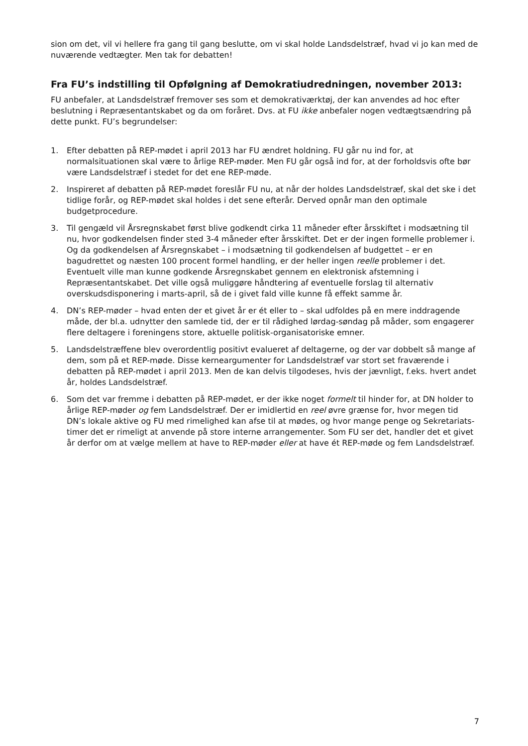sion om det, vil vi hellere fra gang til gang beslutte, om vi skal holde Landsdelstræf, hvad vi jo kan med de nuværende vedtægter. Men tak for debatten!
Fra FU’s indstilling til Opfølgning af Demokratiudredningen, november 2013:
FU anbefaler, at Landsdelstræf fremover ses som et demokrativærktøj, der kan anvendes ad hoc efter beslutning i Repræsentantskabet og da om foråret. Dvs. at FU ikke anbefaler nogen vedtægtsændring på dette punkt. FU’s begrundelser:
1. Efter debatten på REP-mødet i april 2013 har FU ændret holdning. FU går nu ind for, at normalsituationen skal være to årlige REP-møder. Men FU går også ind for, at der forholdsvis ofte bør være Landsdelstræf i stedet for det ene REP-møde.
2. Inspireret af debatten på REP-mødet foreslår FU nu, at når der holdes Landsdelstræf, skal det ske i det tidlige forår, og REP-mødet skal holdes i det sene efterår. Derved opnår man den optimale budgetprocedure.
3. Til gengæld vil Årsregnskabet først blive godkendt cirka 11 måneder efter årsskiftet i modsætning til nu, hvor godkendelsen finder sted 3-4 måneder efter årsskiftet. Det er der ingen formelle problemer i. Og da godkendelsen af Årsregnskabet – i modsætning til godkendelsen af budgettet – er en bagudrettet og næsten 100 procent formel handling, er der heller ingen reelle problemer i det. Eventuelt ville man kunne godkende Årsregnskabet gennem en elektronisk afstemning i Repræsentantskabet. Det ville også muliggøre håndtering af eventuelle forslag til alternativ overskudsdisponering i marts-april, så de i givet fald ville kunne få effekt samme år.
4. DN’s REP-møder – hvad enten der et givet år er ét eller to – skal udfoldes på en mere inddragende måde, der bl.a. udnytter den samlede tid, der er til rådighed lørdag-søndag på måder, som engagerer flere deltagere i foreningens store, aktuelle politisk-organisatoriske emner.
5. Landsdelstræffene blev overordentlig positivt evalueret af deltagerne, og der var dobbelt så mange af dem, som på et REP-møde. Disse kerneargumenter for Landsdelstræf var stort set fraværende i debatten på REP-mødet i april 2013. Men de kan delvis tilgodeses, hvis der jævnligt, f.eks. hvert andet år, holdes Landsdelstræf.
6. Som det var fremme i debatten på REP-mødet, er der ikke noget formelt til hinder for, at DN holder to årlige REP-møder og fem Landsdelstræf. Der er imidlertid en reel øvre grænse for, hvor megen tid DN’s lokale aktive og FU med rimelighed kan afse til at mødes, og hvor mange penge og Sekretariats-timer det er rimeligt at anvende på store interne arrangementer. Som FU ser det, handler det et givet år derfor om at vælge mellem at have to REP-møder eller at have ét REP-møde og fem Landsdelstræf.
7